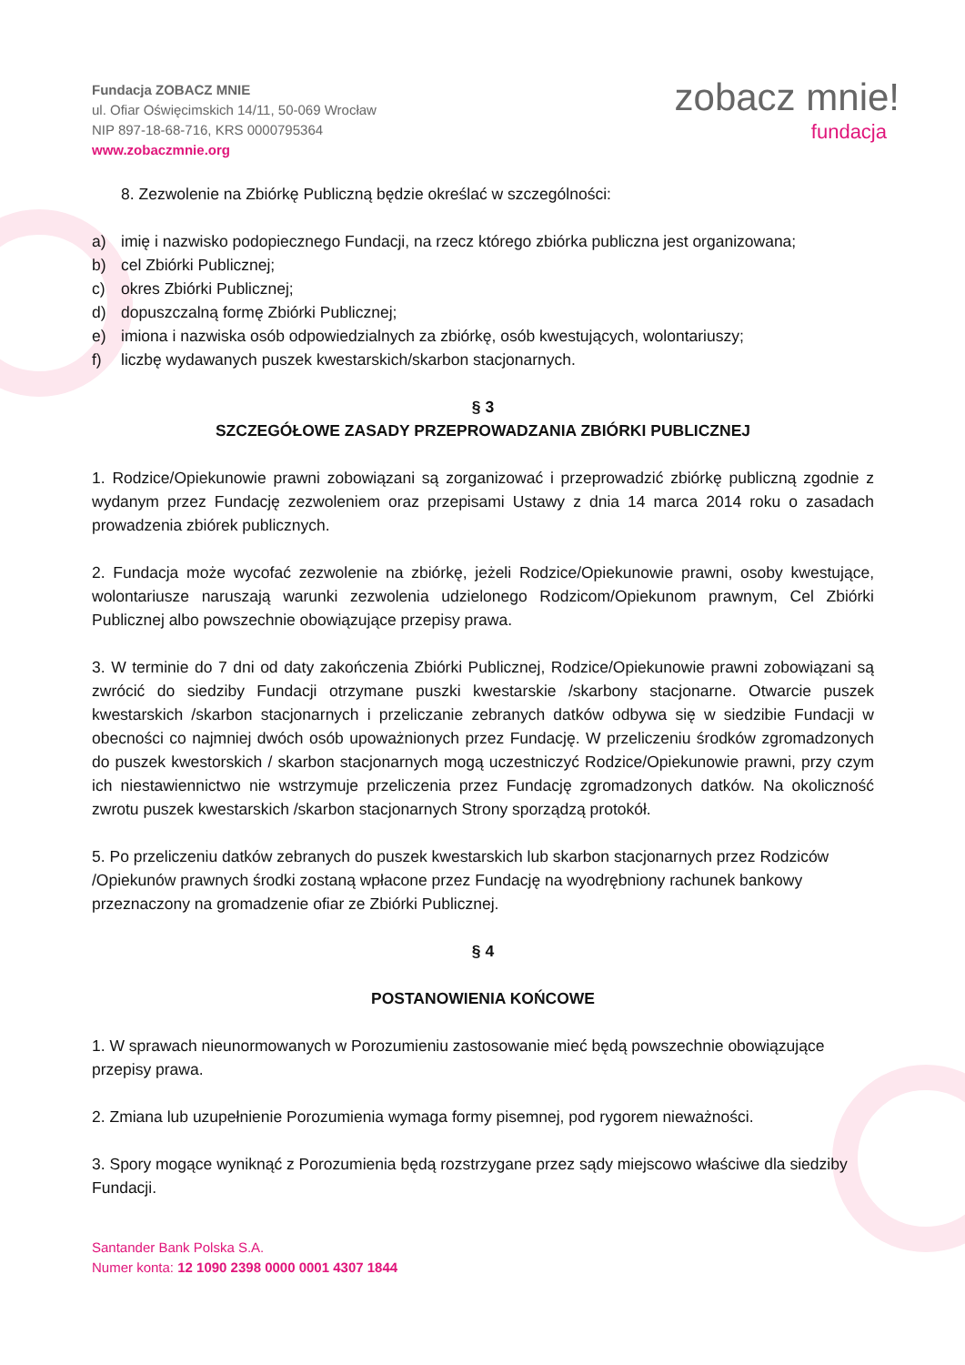Fundacja ZOBACZ MNIE
ul. Ofiar Oświęcimskich 14/11, 50-069 Wrocław
NIP 897-18-68-716, KRS 0000795364
www.zobaczmnie.org
zobacz mnie!
fundacja
8. Zezwolenie na Zbiórkę Publiczną będzie określać w szczególności:
a) imię i nazwisko podopiecznego Fundacji, na rzecz którego zbiórka publiczna jest organizowana;
b) cel Zbiórki Publicznej;
c) okres Zbiórki Publicznej;
d) dopuszczalną formę Zbiórki Publicznej;
e) imiona i nazwiska osób odpowiedzialnych za zbiórkę, osób kwestujących, wolontariuszy;
f) liczbę wydawanych puszek kwestarskich/skarbon stacjonarnych.
§ 3
SZCZEGÓŁOWE ZASADY PRZEPROWADZANIA ZBIÓRKI PUBLICZNEJ
1. Rodzice/Opiekunowie prawni zobowiązani są zorganizować i przeprowadzić zbiórkę publiczną zgodnie z wydanym przez Fundację zezwoleniem oraz przepisami Ustawy z dnia 14 marca 2014 roku o zasadach prowadzenia zbiórek publicznych.
2. Fundacja może wycofać zezwolenie na zbiórkę, jeżeli Rodzice/Opiekunowie prawni, osoby kwestujące, wolontariusze naruszają warunki zezwolenia udzielonego Rodzicom/Opiekunom prawnym, Cel Zbiórki Publicznej albo powszechnie obowiązujące przepisy prawa.
3. W terminie do 7 dni od daty zakończenia Zbiórki Publicznej, Rodzice/Opiekunowie prawni zobowiązani są zwrócić do siedziby Fundacji otrzymane puszki kwestarskie /skarbony stacjonarne. Otwarcie puszek kwestarskich /skarbon stacjonarnych i przeliczanie zebranych datków odbywa się w siedzibie Fundacji w obecności co najmniej dwóch osób upoważnionych przez Fundację. W przeliczeniu środków zgromadzonych do puszek kwestorskich / skarbon stacjonarnych mogą uczestniczyć Rodzice/Opiekunowie prawni, przy czym ich niestawiennictwo nie wstrzymuje przeliczenia przez Fundację zgromadzonych datków. Na okoliczność zwrotu puszek kwestarskich /skarbon stacjonarnych Strony sporządzą protokół.
5. Po przeliczeniu datków zebranych do puszek kwestarskich lub skarbon stacjonarnych przez Rodziców /Opiekunów prawnych środki zostaną wpłacone przez Fundację na wyodrębniony rachunek bankowy przeznaczony na gromadzenie ofiar ze Zbiórki Publicznej.
§ 4
POSTANOWIENIA KOŃCOWE
1. W sprawach nieunormowanych w Porozumieniu zastosowanie mieć będą powszechnie obowiązujące przepisy prawa.
2. Zmiana lub uzupełnienie Porozumienia wymaga formy pisemnej, pod rygorem nieważności.
3. Spory mogące wyniknąć z Porozumienia będą rozstrzygane przez sądy miejscowo właściwe dla siedziby Fundacji.
Santander Bank Polska S.A.
Numer konta: 12 1090 2398 0000 0001 4307 1844